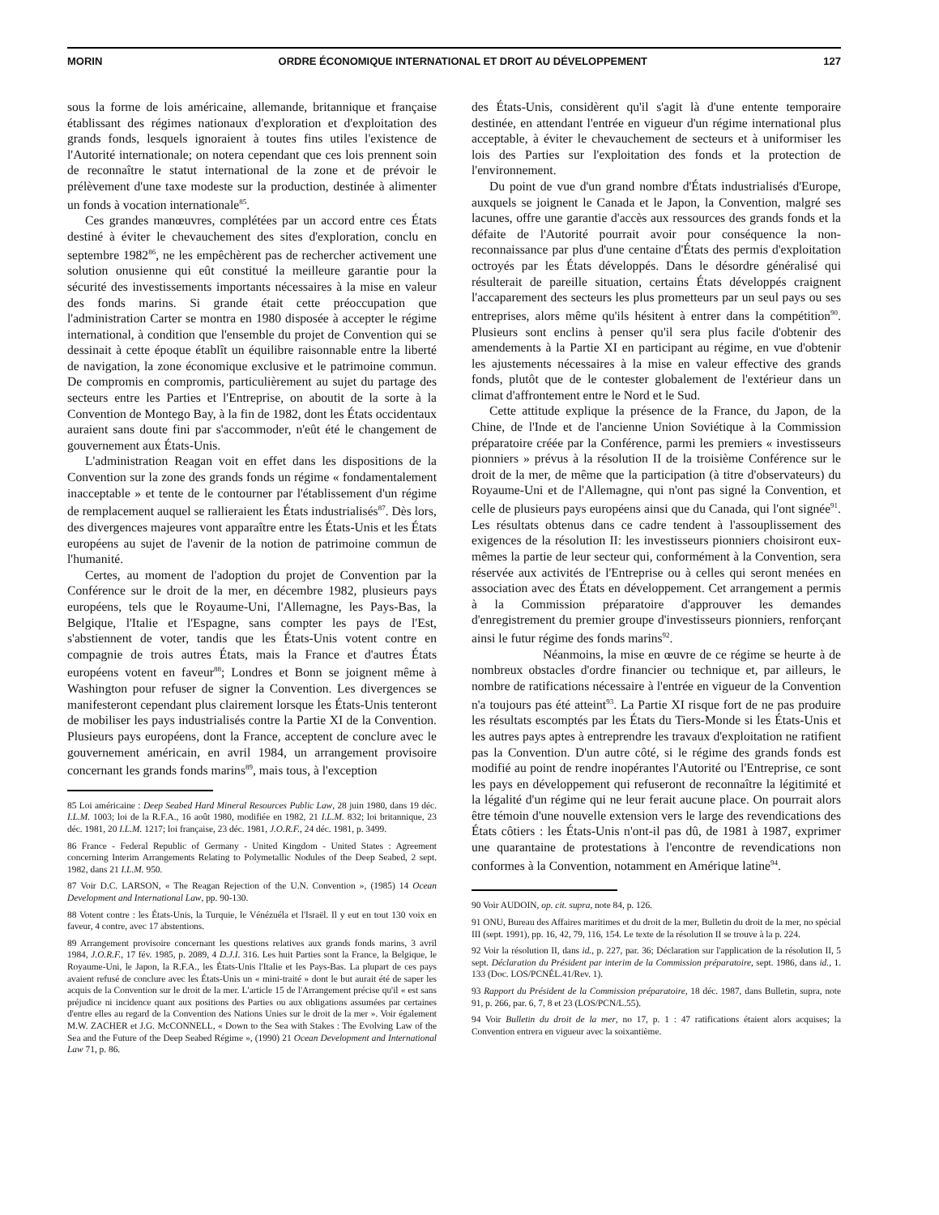MORIN ORDRE ÉCONOMIQUE INTERNATIONAL ET DROIT AU DÉVELOPPEMENT 127
sous la forme de lois américaine, allemande, britannique et française établissant des régimes nationaux d'exploration et d'exploitation des grands fonds, lesquels ignoraient à toutes fins utiles l'existence de l'Autorité internationale; on notera cependant que ces lois prennent soin de reconnaître le statut international de la zone et de prévoir le prélèvement d'une taxe modeste sur la production, destinée à alimenter un fonds à vocation internationale<sup>85</sup>.
Ces grandes manœuvres, complétées par un accord entre ces États destiné à éviter le chevauchement des sites d'exploration, conclu en septembre 1982<sup>86</sup>, ne les empêchèrent pas de rechercher activement une solution onusienne qui eût constitué la meilleure garantie pour la sécurité des investissements importants nécessaires à la mise en valeur des fonds marins. Si grande était cette préoccupation que l'administration Carter se montra en 1980 disposée à accepter le régime international, à condition que l'ensemble du projet de Convention qui se dessinait à cette époque établît un équilibre raisonnable entre la liberté de navigation, la zone économique exclusive et le patrimoine commun. De compromis en compromis, particulièrement au sujet du partage des secteurs entre les Parties et l'Entreprise, on aboutit de la sorte à la Convention de Montego Bay, à la fin de 1982, dont les États occidentaux auraient sans doute fini par s'accommoder, n'eût été le changement de gouvernement aux États-Unis.
L'administration Reagan voit en effet dans les dispositions de la Convention sur la zone des grands fonds un régime « fondamentalement inacceptable » et tente de le contourner par l'établissement d'un régime de remplacement auquel se rallieraient les États industrialisés<sup>87</sup>. Dès lors, des divergences majeures vont apparaître entre les États-Unis et les États européens au sujet de l'avenir de la notion de patrimoine commun de l'humanité.
Certes, au moment de l'adoption du projet de Convention par la Conférence sur le droit de la mer, en décembre 1982, plusieurs pays européens, tels que le Royaume-Uni, l'Allemagne, les Pays-Bas, la Belgique, l'Italie et l'Espagne, sans compter les pays de l'Est, s'abstiennent de voter, tandis que les États-Unis votent contre en compagnie de trois autres États, mais la France et d'autres États européens votent en faveur<sup>88</sup>; Londres et Bonn se joignent même à Washington pour refuser de signer la Convention. Les divergences se manifesteront cependant plus clairement lorsque les États-Unis tenteront de mobiliser les pays industrialisés contre la Partie XI de la Convention. Plusieurs pays européens, dont la France, acceptent de conclure avec le gouvernement américain, en avril 1984, un arrangement provisoire concernant les grands fonds marins<sup>89</sup>, mais tous, à l'exception
85 Loi américaine : Deep Seabed Hard Mineral Resources Public Law, 28 juin 1980, dans 19 déc. I.L.M. 1003; loi de la R.F.A., 16 août 1980, modifiée en 1982, 21 I.L.M. 832; loi britannique, 23 déc. 1981, 20 I.L.M. 1217; loi française, 23 déc. 1981, J.O.R.F., 24 déc. 1981, p. 3499.
86 France - Federal Republic of Germany - United Kingdom - United States : Agreement concerning Interim Arrangements Relating to Polymetallic Nodules of the Deep Seabed, 2 sept. 1982, dans 21 I.L.M. 950.
87 Voir D.C. LARSON, « The Reagan Rejection of the U.N. Convention », (1985) 14 Ocean Development and International Law, pp. 90-130.
88 Votent contre : les États-Unis, la Turquie, le Vénézuéla et l'Israël. Il y eut en tout 130 voix en faveur, 4 contre, avec 17 abstentions.
89 Arrangement provisoire concernant les questions relatives aux grands fonds marins, 3 avril 1984, J.O.R.F., 17 fév. 1985, p. 2089, 4 D.J.I. 316. Les huit Parties sont la France, la Belgique, le Royaume-Uni, le Japon, la R.F.A., les États-Unis l'Italie et les Pays-Bas. La plupart de ces pays avaient refusé de conclure avec les États-Unis un « mini-traité » dont le but aurait été de saper les acquis de la Convention sur le droit de la mer. L'article 15 de l'Arrangement précise qu'il « est sans préjudice ni incidence quant aux positions des Parties ou aux obligations assumées par certaines d'entre elles au regard de la Convention des Nations Unies sur le droit de la mer ». Voir également M.W. ZACHER et J.G. McCONNELL, « Down to the Sea with Stakes : The Evolving Law of the Sea and the Future of the Deep Seabed Régime », (1990) 21 Ocean Development and International Law 71, p. 86.
des États-Unis, considèrent qu'il s'agit là d'une entente temporaire destinée, en attendant l'entrée en vigueur d'un régime international plus acceptable, à éviter le chevauchement de secteurs et à uniformiser les lois des Parties sur l'exploitation des fonds et la protection de l'environnement.
Du point de vue d'un grand nombre d'États industrialisés d'Europe, auxquels se joignent le Canada et le Japon, la Convention, malgré ses lacunes, offre une garantie d'accès aux ressources des grands fonds et la défaite de l'Autorité pourrait avoir pour conséquence la non-reconnaissance par plus d'une centaine d'États des permis d'exploitation octroyés par les États développés. Dans le désordre généralisé qui résulterait de pareille situation, certains États développés craignent l'accaparement des secteurs les plus prometteurs par un seul pays ou ses entreprises, alors même qu'ils hésitent à entrer dans la compétition<sup>90</sup>. Plusieurs sont enclins à penser qu'il sera plus facile d'obtenir des amendements à la Partie XI en participant au régime, en vue d'obtenir les ajustements nécessaires à la mise en valeur effective des grands fonds, plutôt que de le contester globalement de l'extérieur dans un climat d'affrontement entre le Nord et le Sud.
Cette attitude explique la présence de la France, du Japon, de la Chine, de l'Inde et de l'ancienne Union Soviétique à la Commission préparatoire créée par la Conférence, parmi les premiers « investisseurs pionniers » prévus à la résolution II de la troisième Conférence sur le droit de la mer, de même que la participation (à titre d'observateurs) du Royaume-Uni et de l'Allemagne, qui n'ont pas signé la Convention, et celle de plusieurs pays européens ainsi que du Canada, qui l'ont signée<sup>91</sup>. Les résultats obtenus dans ce cadre tendent à l'assouplissement des exigences de la résolution II: les investisseurs pionniers choisiront eux-mêmes la partie de leur secteur qui, conformément à la Convention, sera réservée aux activités de l'Entreprise ou à celles qui seront menées en association avec des États en développement. Cet arrangement a permis à la Commission préparatoire d'approuver les demandes d'enregistrement du premier groupe d'investisseurs pionniers, renforçant ainsi le futur régime des fonds marins<sup>92</sup>.
Néanmoins, la mise en œuvre de ce régime se heurte à de nombreux obstacles d'ordre financier ou technique et, par ailleurs, le nombre de ratifications nécessaire à l'entrée en vigueur de la Convention n'a toujours pas été atteint<sup>93</sup>. La Partie XI risque fort de ne pas produire les résultats escomptés par les États du Tiers-Monde si les États-Unis et les autres pays aptes à entreprendre les travaux d'exploitation ne ratifient pas la Convention. D'un autre côté, si le régime des grands fonds est modifié au point de rendre inopérantes l'Autorité ou l'Entreprise, ce sont les pays en développement qui refuseront de reconnaître la légitimité et la légalité d'un régime qui ne leur ferait aucune place. On pourrait alors être témoin d'une nouvelle extension vers le large des revendications des États côtiers : les États-Unis n'ont-il pas dû, de 1981 à 1987, exprimer une quarantaine de protestations à l'encontre de revendications non conformes à la Convention, notamment en Amérique latine<sup>94</sup>.
90 Voir AUDOIN, op. cit. supra, note 84, p. 126.
91 ONU, Bureau des Affaires maritimes et du droit de la mer, Bulletin du droit de la mer, no spécial III (sept. 1991), pp. 16, 42, 79, 116, 154. Le texte de la résolution II se trouve à la p. 224.
92 Voir la résolution II, dans id., p. 227, par. 36; Déclaration sur l'application de la résolution II, 5 sept. Déclaration du Président par interim de la Commission préparatoire, sept. 1986, dans id., 1. 133 (Doc. LOS/PCNÉL.41/Rev. 1).
93 Rapport du Président de la Commission préparatoire, 18 déc. 1987, dans Bulletin, supra, note 91, p. 266, par. 6, 7, 8 et 23 (LOS/PCN/L.55).
94 Voir Bulletin du droit de la mer, no 17, p. 1 : 47 ratifications étaient alors acquises; la Convention entrera en vigueur avec la soixantième.